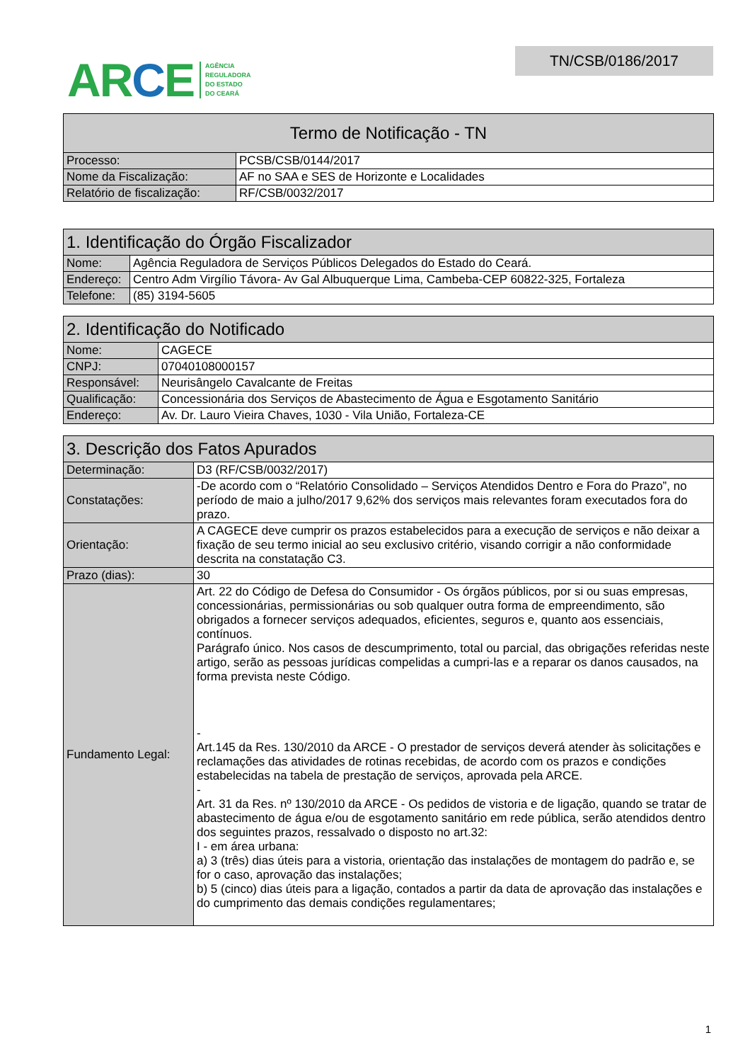ARCE
AGÊNCIA
REGULADORA
DO ESTADO
DO CEARÁ
TN/CSB/0186/2017
| Termo de Notificação - TN | |
| --- | --- |
| Processo: | PCSB/CSB/0144/2017 |
| Nome da Fiscalização: | AF no SAA e SES de Horizonte e Localidades |
| Relatório de fiscalização: | RF/CSB/0032/2017 |
| 1. Identificação do Órgão Fiscalizador | |
| --- | --- |
| Nome: | Agência Reguladora de Serviços Públicos Delegados do Estado do Ceará. |
| Endereço: | Centro Adm Virgílio Távora- Av Gal Albuquerque Lima, Cambeba-CEP 60822-325, Fortaleza |
| Telefone: | (85) 3194-5605 |
| 2. Identificação do Notificado | |
| --- | --- |
| Nome: | CAGECE |
| CNPJ: | 07040108000157 |
| Responsável: | Neurisângelo Cavalcante de Freitas |
| Qualificação: | Concessionária dos Serviços de Abastecimento de Água e Esgotamento Sanitário |
| Endereço: | Av. Dr. Lauro Vieira Chaves, 1030 - Vila União, Fortaleza-CE |
| 3. Descrição dos Fatos Apurados | |
| --- | --- |
| Determinação: | D3 (RF/CSB/0032/2017) |
| Constatações: | -De acordo com o “Relatório Consolidado – Serviços Atendidos Dentro e Fora do Prazo”, no período de maio a julho/2017 9,62% dos serviços mais relevantes foram executados fora do prazo. |
| Orientação: | A CAGECE deve cumprir os prazos estabelecidos para a execução de serviços e não deixar a fixação de seu termo inicial ao seu exclusivo critério, visando corrigir a não conformidade descrita na constatação C3. |
| Prazo (dias): | 30 |
| Fundamento Legal: | Art. 22 do Código de Defesa do Consumidor - Os órgãos públicos, por si ou suas empresas, concessionárias, permissionárias ou sob qualquer outra forma de empreendimento, são obrigados a fornecer serviços adequados, eficientes, seguros e, quanto aos essenciais, contínuos. Parágrafo único. Nos casos de descumprimento, total ou parcial, das obrigações referidas neste artigo, serão as pessoas jurídicas compelidas a cumpri-las e a reparar os danos causados, na forma prevista neste Código. - Art.145 da Res. 130/2010 da ARCE - O prestador de serviços deverá atender às solicitações e reclamações das atividades de rotinas recebidas, de acordo com os prazos e condições estabelecidas na tabela de prestação de serviços, aprovada pela ARCE. - Art. 31 da Res. nº 130/2010 da ARCE - Os pedidos de vistoria e de ligação, quando se tratar de abastecimento de água e/ou de esgotamento sanitário em rede pública, serão atendidos dentro dos seguintes prazos, ressalvado o disposto no art.32: I - em área urbana: a) 3 (três) dias úteis para a vistoria, orientação das instalações de montagem do padrão e, se for o caso, aprovação das instalações; b) 5 (cinco) dias úteis para a ligação, contados a partir da data de aprovação das instalações e do cumprimento das demais condições regulamentares; |
1